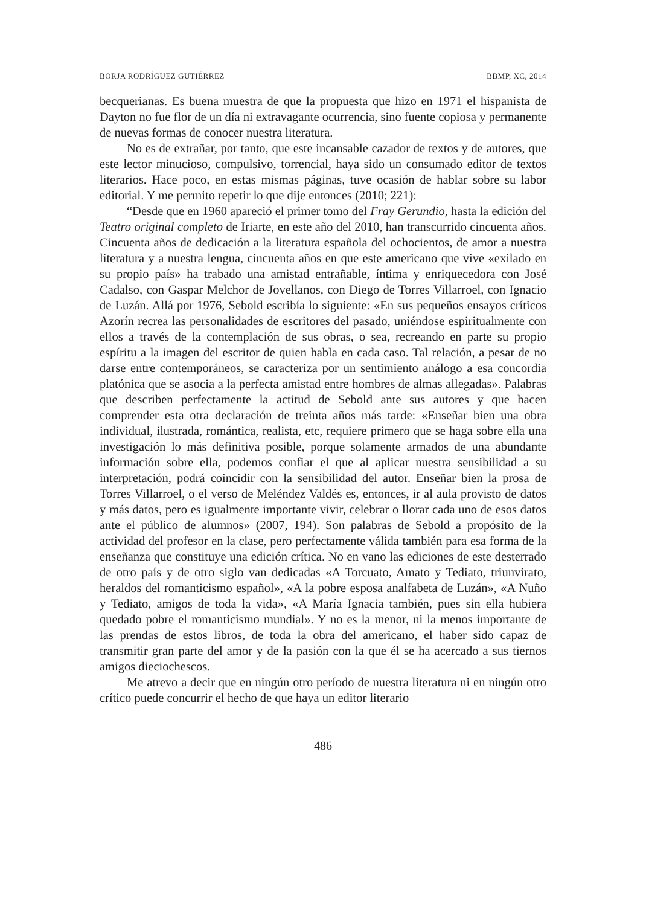BORJA RODRÍGUEZ GUTIÉRREZ BBMP, XC, 2014
becquerianas. Es buena muestra de que la propuesta que hizo en 1971 el hispanista de Dayton no fue flor de un día ni extravagante ocurrencia, sino fuente copiosa y permanente de nuevas formas de conocer nuestra literatura.
No es de extrañar, por tanto, que este incansable cazador de textos y de autores, que este lector minucioso, compulsivo, torrencial, haya sido un consumado editor de textos literarios. Hace poco, en estas mismas páginas, tuve ocasión de hablar sobre su labor editorial. Y me permito repetir lo que dije entonces (2010; 221):
“Desde que en 1960 apareció el primer tomo del Fray Gerundio, hasta la edición del Teatro original completo de Iriarte, en este año del 2010, han transcurrido cincuenta años. Cincuenta años de dedicación a la literatura española del ochocientos, de amor a nuestra literatura y a nuestra lengua, cincuenta años en que este americano que vive «exilado en su propio país» ha trabado una amistad entrañable, íntima y enriquecedora con José Cadalso, con Gaspar Melchor de Jovellanos, con Diego de Torres Villarroel, con Ignacio de Luzán. Allá por 1976, Sebold escribía lo siguiente: «En sus pequeños ensayos críticos Azorín recrea las personalidades de escritores del pasado, uniéndose espiritualmente con ellos a través de la contemplación de sus obras, o sea, recreando en parte su propio espíritu a la imagen del escritor de quien habla en cada caso. Tal relación, a pesar de no darse entre contemporáneos, se caracteriza por un sentimiento análogo a esa concordia platónica que se asocia a la perfecta amistad entre hombres de almas allegadas». Palabras que describen perfectamente la actitud de Sebold ante sus autores y que hacen comprender esta otra declaración de treinta años más tarde: «Enseñar bien una obra individual, ilustrada, romántica, realista, etc, requiere primero que se haga sobre ella una investigación lo más definitiva posible, porque solamente armados de una abundante información sobre ella, podemos confiar el que al aplicar nuestra sensibilidad a su interpretación, podrá coincidir con la sensibilidad del autor. Enseñar bien la prosa de Torres Villarroel, o el verso de Meléndez Valdés es, entonces, ir al aula provisto de datos y más datos, pero es igualmente importante vivir, celebrar o llorar cada uno de esos datos ante el público de alumnos» (2007, 194). Son palabras de Sebold a propósito de la actividad del profesor en la clase, pero perfectamente válida también para esa forma de la enseñanza que constituye una edición crítica. No en vano las ediciones de este desterrado de otro país y de otro siglo van dedicadas «A Torcuato, Amato y Tediato, triunvirato, heraldos del romanticismo español», «A la pobre esposa analfabeta de Luzán», «A Nuño y Tediato, amigos de toda la vida», «A María Ignacia también, pues sin ella hubiera quedado pobre el romanticismo mundial». Y no es la menor, ni la menos importante de las prendas de estos libros, de toda la obra del americano, el haber sido capaz de transmitir gran parte del amor y de la pasión con la que él se ha acercado a sus tiernos amigos dieciochescos.
Me atrevo a decir que en ningún otro período de nuestra literatura ni en ningún otro crítico puede concurrir el hecho de que haya un editor literario
486